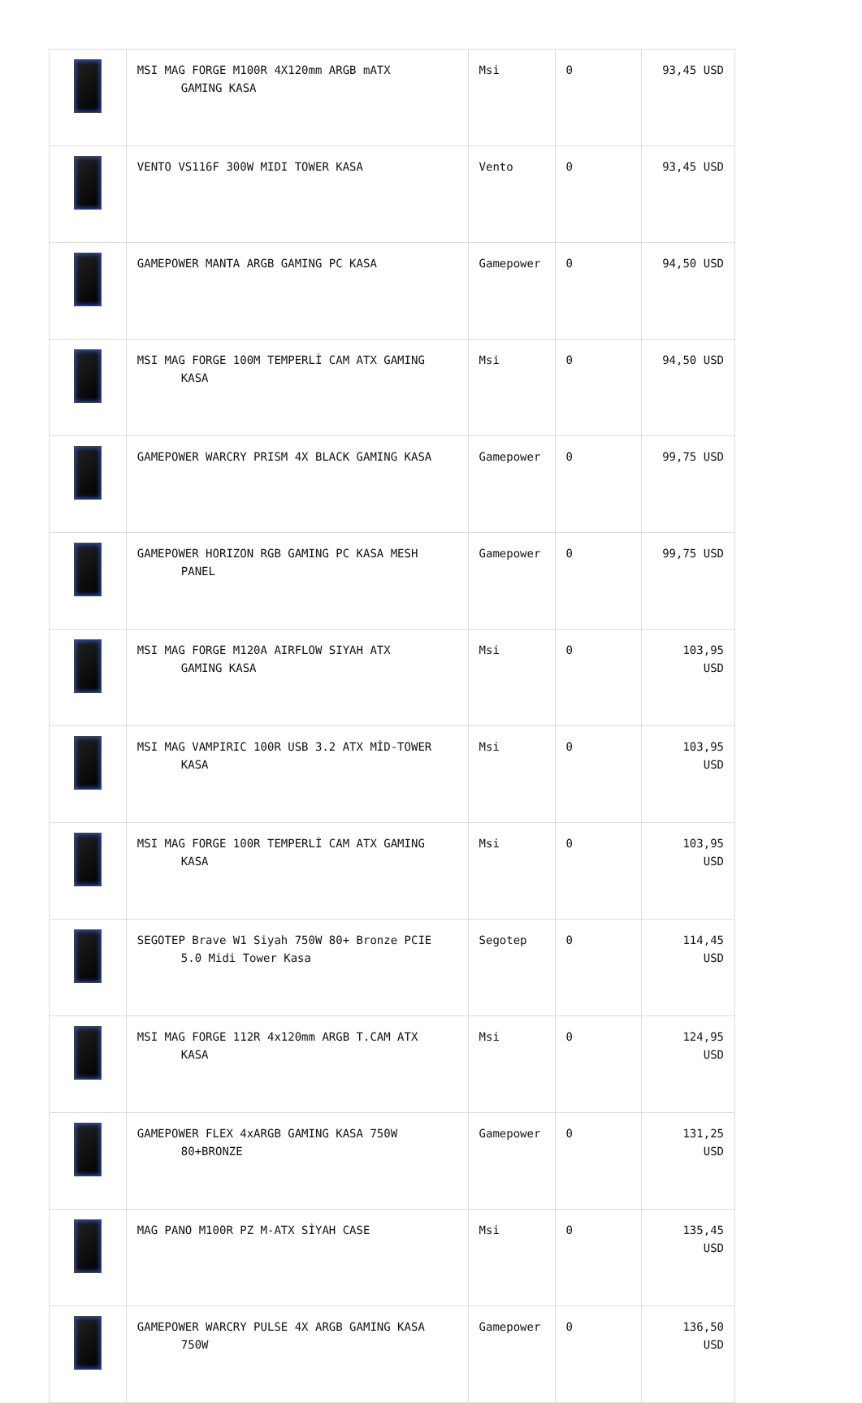| | MSI MAG FORGE M100R 4X120mm ARGB mATX GAMING KASA | Msi | 0 | 93,45 USD |
| | VENTO VS116F 300W MIDI TOWER KASA | Vento | 0 | 93,45 USD |
| | GAMEPOWER MANTA ARGB GAMING PC KASA | Gamepower | 0 | 94,50 USD |
| | MSI MAG FORGE 100M TEMPERLİ CAM ATX GAMING KASA | Msi | 0 | 94,50 USD |
| | GAMEPOWER WARCRY PRISM 4X BLACK GAMING KASA | Gamepower | 0 | 99,75 USD |
| | GAMEPOWER HORIZON RGB GAMING PC KASA MESH PANEL | Gamepower | 0 | 99,75 USD |
| | MSI MAG FORGE M120A AIRFLOW SIYAH ATX GAMING KASA | Msi | 0 | 103,95 USD |
| | MSI MAG VAMPIRIC 100R USB 3.2 ATX MİD-TOWER KASA | Msi | 0 | 103,95 USD |
| | MSI MAG FORGE 100R TEMPERLİ CAM ATX GAMING KASA | Msi | 0 | 103,95 USD |
| | SEGOTEP Brave W1 Siyah 750W 80+ Bronze PCIE 5.0 Midi Tower Kasa | Segotep | 0 | 114,45 USD |
| | MSI MAG FORGE 112R 4x120mm ARGB T.CAM ATX KASA | Msi | 0 | 124,95 USD |
| | GAMEPOWER FLEX 4xARGB GAMING KASA 750W 80+BRONZE | Gamepower | 0 | 131,25 USD |
| | MAG PANO M100R PZ M-ATX SİYAH CASE | Msi | 0 | 135,45 USD |
| | GAMEPOWER WARCRY PULSE 4X ARGB GAMING KASA 750W | Gamepower | 0 | 136,50 USD |